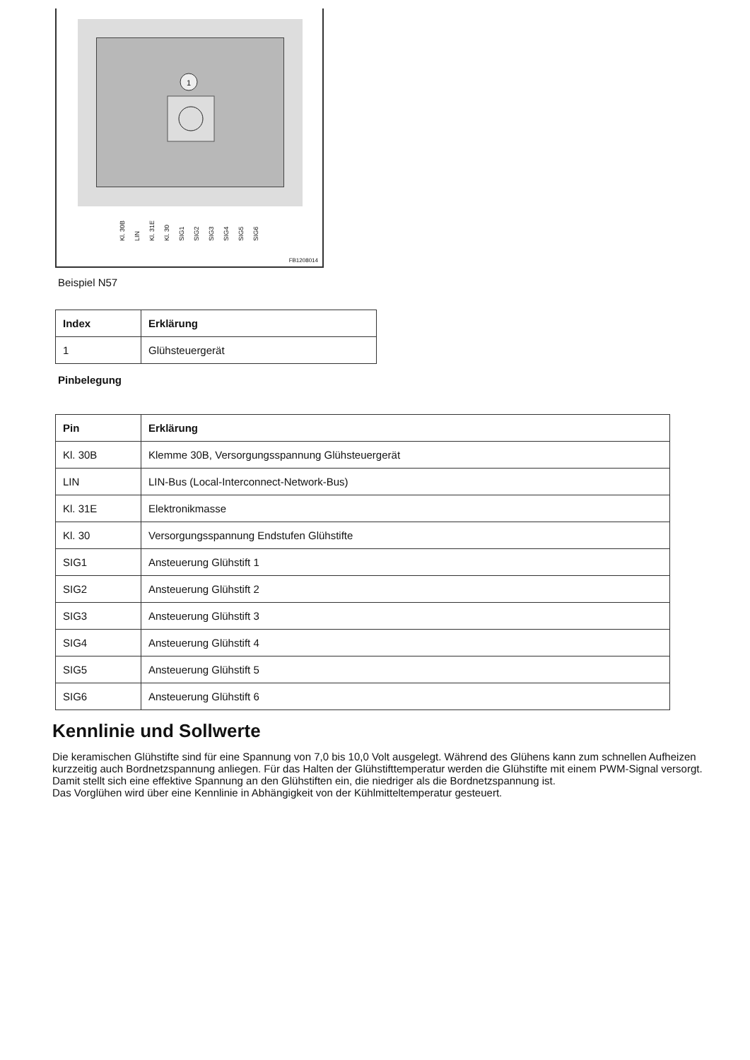1
Kl. 30B LIN Kl. 31E Kl. 30 SIG1 SIG2 SIG3 SIG4 SIG5 SIG6
FB1208014
Beispiel N57
| Index | Erklärung |
| --- | --- |
| 1 | Glühsteuergerät |
Pinbelegung
| Pin | Erklärung |
| --- | --- |
| Kl. 30B | Klemme 30B, Versorgungsspannung Glühsteuergerät |
| LIN | LIN-Bus (Local-Interconnect-Network-Bus) |
| Kl. 31E | Elektronikmasse |
| Kl. 30 | Versorgungsspannung Endstufen Glühstifte |
| SIG1 | Ansteuerung Glühstift 1 |
| SIG2 | Ansteuerung Glühstift 2 |
| SIG3 | Ansteuerung Glühstift 3 |
| SIG4 | Ansteuerung Glühstift 4 |
| SIG5 | Ansteuerung Glühstift 5 |
| SIG6 | Ansteuerung Glühstift 6 |
Kennlinie und Sollwerte
Die keramischen Glühstifte sind für eine Spannung von 7,0 bis 10,0 Volt ausgelegt. Während des Glühens kann zum schnellen Aufheizen kurzzeitig auch Bordnetzspannung anliegen. Für das Halten der Glühstifttemperatur werden die Glühstifte mit einem PWM-Signal versorgt. Damit stellt sich eine effektive Spannung an den Glühstiften ein, die niedriger als die Bordnetzspannung ist.
Das Vorglühen wird über eine Kennlinie in Abhängigkeit von der Kühlmitteltemperatur gesteuert.